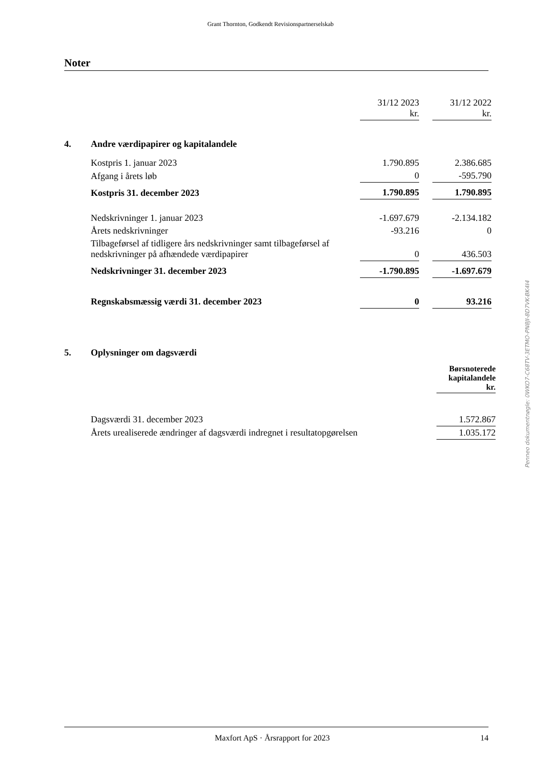Grant Thornton, Godkendt Revisionspartnerselskab
Noter
| | | 31/12 2023 kr. | | 31/12 2022 kr. |
| 4. | Andre værdipapirer og kapitalandele | | | |
| | Kostpris 1. januar 2023 | 1.790.895 | | 2.386.685 |
| | Afgang i årets løb | 0 | | -595.790 |
| | Kostpris 31. december 2023 | 1.790.895 | | 1.790.895 |
| | Nedskrivninger 1. januar 2023 | -1.697.679 | | -2.134.182 |
| | Årets nedskrivninger | -93.216 | | 0 |
| | Tilbageførsel af tidligere års nedskrivninger samt tilbageførsel af nedskrivninger på afhændede værdipapirer | 0 | | 436.503 |
| | Nedskrivninger 31. december 2023 | -1.790.895 | | -1.697.679 |
| | Regnskabsmæssig værdi 31. december 2023 | 0 | | 93.216 |
| 5. | Oplysninger om dagsværdi | | | |
| | | Børsnoterede kapitalandele kr. |
| | Dagsværdi 31. december 2023 | 1.572.867 |
| | Årets urealiserede ændringer af dagsværdi indregnet i resultatopgørelsen | 1.035.172 |
Penneo dokumentnøgle: 0WKO7-C68TV-3ETMO-PN8JI-8D7VK-BK4I4
Maxfort ApS · Årsrapport for 2023 14